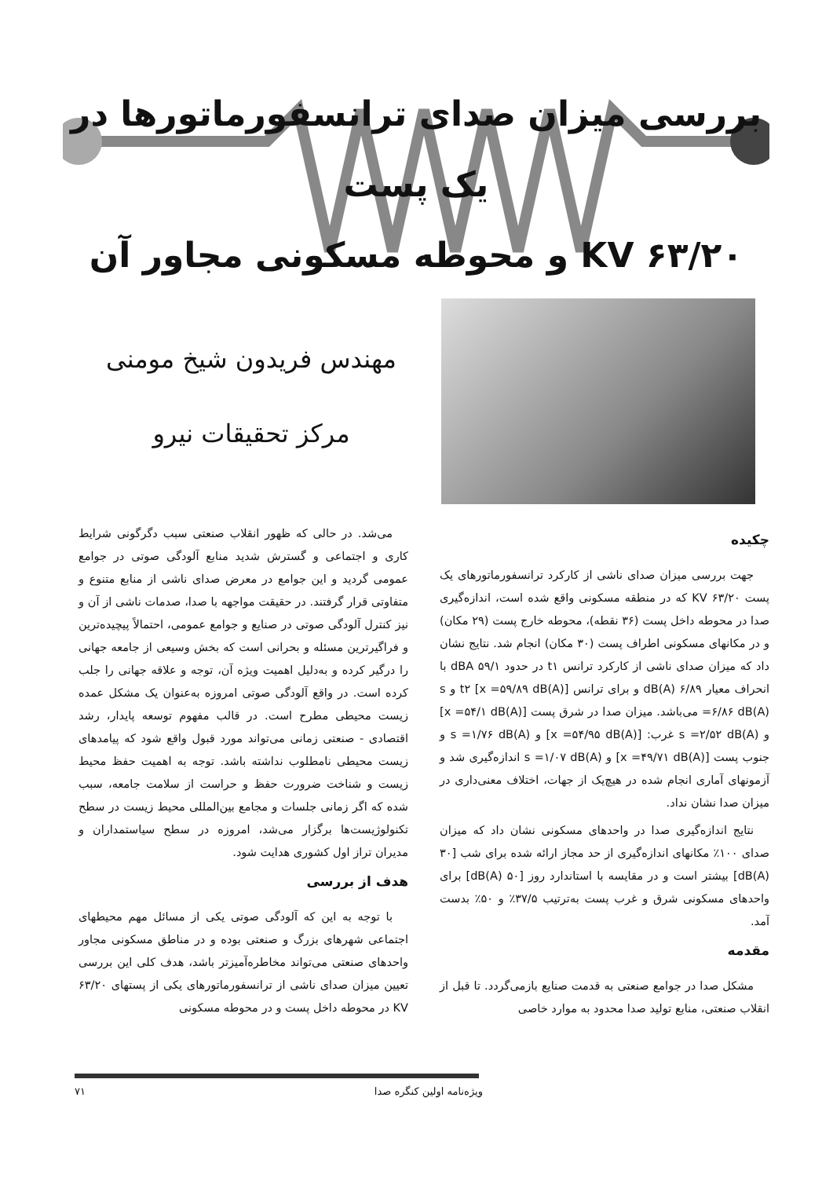بررسی میزان صدای ترانسفورماتورها در یک پست
۶۳/۲۰ KV و محوطه مسکونی مجاور آن
مهندس فریدون شیخ مومنی
مرکز تحقیقات نیرو
چکیده
جهت بررسی میزان صدای ناشی از کارکرد ترانسفورماتورهای یک پست ۶۳/۲۰ KV که در منطقه مسکونی واقع شده است، اندازه‌گیری صدا در محوطه داخل پست (۳۶ نقطه)، محوطه خارج پست (۲۹ مکان) و در مکانهای مسکونی اطراف پست (۳۰ مکان) انجام شد. نتایج نشان داد که میزان صدای ناشی از کارکرد ترانس t۱ در حدود ۵۹/۱ dBA با انحراف معیار ۶/۸۹ dB(A) و برای ترانس t۲ [x =۵۹/۸۹ dB(A)] و s =۶/۸۶ dB(A) می‌باشد. میزان صدا در شرق پست [x =۵۴/۱ dB(A)] و s =۲/۵۲ dB(A) غرب: [x =۵۴/۹۵ dB(A)] و s =۱/۷۶ dB(A) و جنوب پست [x =۴۹/۷۱ dB(A)] و s =۱/۰۷ dB(A) اندازه‌گیری شد و آزمونهای آماری انجام شده در هیچ‌یک از جهات، اختلاف معنی‌داری در میزان صدا نشان نداد.
نتایج اندازه‌گیری صدا در واحدهای مسکونی نشان داد که میزان صدای ۱۰۰٪ مکانهای اندازه‌گیری از حد مجاز ارائه شده برای شب [۳۰ dB(A)] بیشتر است و در مقایسه با استاندارد روز [۵۰ dB(A)] برای واحدهای مسکونی شرق و غرب پست به‌ترتیب ۳۷/۵٪ و ۵۰٪ بدست آمد.
مقدمه
مشکل صدا در جوامع صنعتی به قدمت صنایع بازمی‌گردد. تا قبل از انقلاب صنعتی، منابع تولید صدا محدود به موارد خاصی
می‌شد. در حالی که ظهور انقلاب صنعتی سبب دگرگونی شرایط کاری و اجتماعی و گسترش شدید منابع آلودگی صوتی در جوامع عمومی گردید و این جوامع در معرض صدای ناشی از منابع متنوع و متفاوتی قرار گرفتند. در حقیقت مواجهه با صدا، صدمات ناشی از آن و نیز کنترل آلودگی صوتی در صنایع و جوامع عمومی، احتمالاً پیچیده‌ترین و فراگیرترین مسئله و بحرانی است که بخش وسیعی از جامعه جهانی را درگیر کرده و به‌دلیل اهمیت ویژه آن، توجه و علاقه جهانی را جلب کرده است. در واقع آلودگی صوتی امروزه به‌عنوان یک مشکل عمده زیست محیطی مطرح است. در قالب مفهوم توسعه پایدار، رشد اقتصادی - صنعتی زمانی می‌تواند مورد قبول واقع شود که پیامدهای زیست محیطی نامطلوب نداشته باشد. توجه به اهمیت حفظ محیط زیست و شناخت ضرورت حفظ و حراست از سلامت جامعه، سبب شده که اگر زمانی جلسات و مجامع بین‌المللی محیط زیست در سطح تکنولوژیست‌ها برگزار می‌شد، امروزه در سطح سیاستمداران و مدیران تراز اول کشوری هدایت شود.
هدف از بررسی
با توجه به این که آلودگی صوتی یکی از مسائل مهم محیطهای اجتماعی شهرهای بزرگ و صنعتی بوده و در مناطق مسکونی مجاور واحدهای صنعتی می‌تواند مخاطره‌آمیزتر باشد، هدف کلی این بررسی تعیین میزان صدای ناشی از ترانسفورماتورهای یکی از پستهای ۶۳/۲۰ KV در محوطه داخل پست و در محوطه مسکونی
ویژه‌نامه اولین کنگره صدا ۷۱